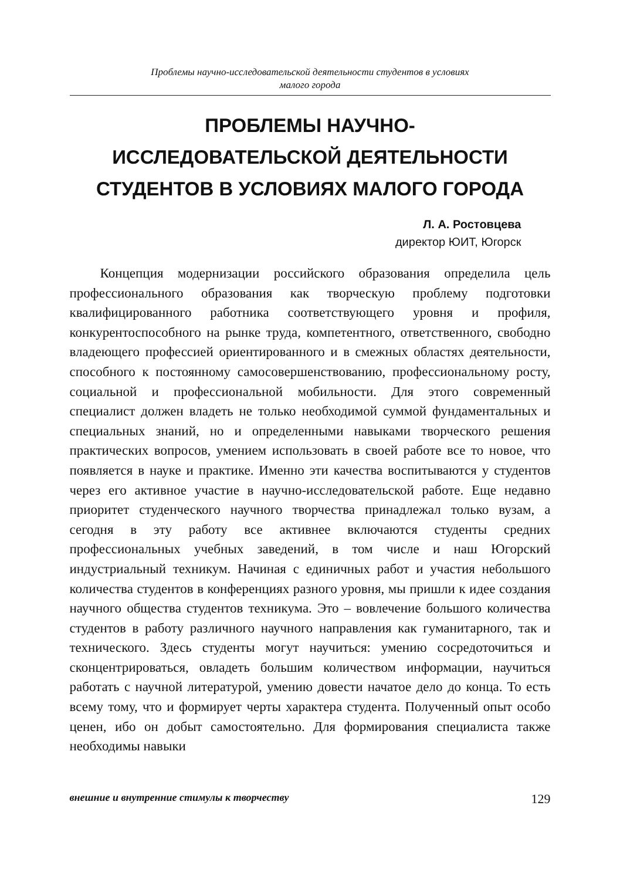Проблемы научно-исследовательской деятельности студентов в условиях
малого города
ПРОБЛЕМЫ НАУЧНО-ИССЛЕДОВАТЕЛЬСКОЙ ДЕЯТЕЛЬНОСТИ СТУДЕНТОВ В УСЛОВИЯХ МАЛОГО ГОРОДА
Л. А. Ростовцева
директор ЮИТ, Югорск
Концепция модернизации российского образования определила цель профессионального образования как творческую проблему подготовки квалифицированного работника соответствующего уровня и профиля, конкурентоспособного на рынке труда, компетентного, ответственного, свободно владеющего профессией ориентированного и в смежных областях деятельности, способного к постоянному самосовершенствованию, профессиональному росту, социальной и профессиональной мобильности. Для этого современный специалист должен владеть не только необходимой суммой фундаментальных и специальных знаний, но и определенными навыками творческого решения практических вопросов, умением использовать в своей работе все то новое, что появляется в науке и практике. Именно эти качества воспитываются у студентов через его активное участие в научно-исследовательской работе. Еще недавно приоритет студенческого научного творчества принадлежал только вузам, а сегодня в эту работу все активнее включаются студенты средних профессиональных учебных заведений, в том числе и наш Югорский индустриальный техникум. Начиная с единичных работ и участия небольшого количества студентов в конференциях разного уровня, мы пришли к идее создания научного общества студентов техникума. Это – вовлечение большого количества студентов в работу различного научного направления как гуманитарного, так и технического. Здесь студенты могут научиться: умению сосредоточиться и сконцентрироваться, овладеть большим количеством информации, научиться работать с научной литературой, умению довести начатое дело до конца. То есть всему тому, что и формирует черты характера студента. Полученный опыт особо ценен, ибо он добыт самостоятельно. Для формирования специалиста также необходимы навыки
внешние и внутренние стимулы к творчеству 129